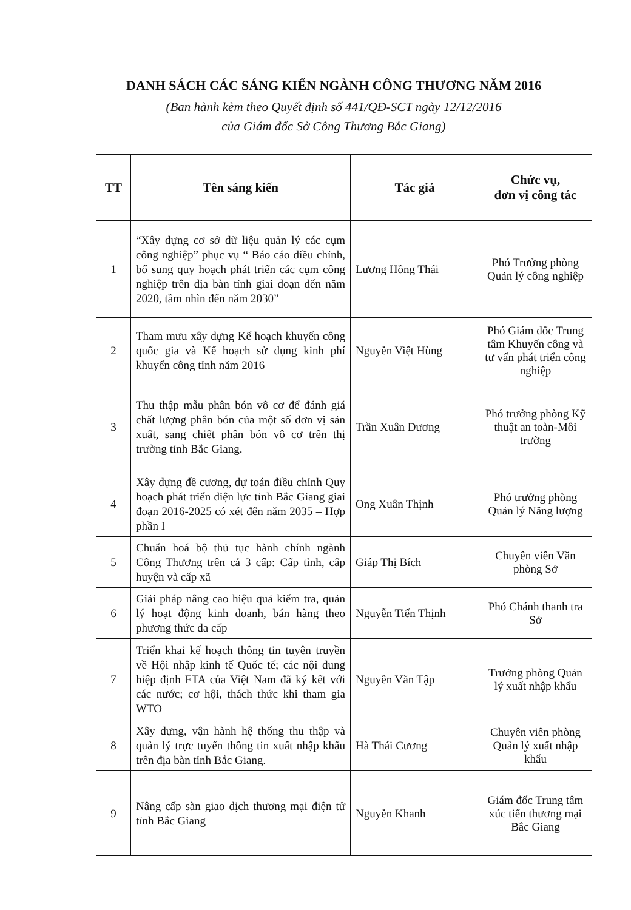DANH SÁCH CÁC SÁNG KIẾN NGÀNH CÔNG THƯƠNG NĂM 2016
(Ban hành kèm theo Quyết định số 441/QĐ-SCT ngày 12/12/2016
của Giám đốc Sở Công Thương Bắc Giang)
| TT | Tên sáng kiến | Tác giả | Chức vụ, đơn vị công tác |
| --- | --- | --- | --- |
| 1 | “Xây dựng cơ sở dữ liệu quản lý các cụm công nghiệp” phục vụ “ Báo cáo điều chỉnh, bổ sung quy hoạch phát triển các cụm công nghiệp trên địa bàn tỉnh giai đoạn đến năm 2020, tầm nhìn đến năm 2030” | Lương Hồng Thái | Phó Trưởng phòng Quản lý công nghiệp |
| 2 | Tham mưu xây dựng Kế hoạch khuyến công quốc gia và Kế hoạch sử dụng kinh phí khuyến công tỉnh năm 2016 | Nguyễn Việt Hùng | Phó Giám đốc Trung tâm Khuyến công và tư vấn phát triển công nghiệp |
| 3 | Thu thập mẫu phân bón vô cơ để đánh giá chất lượng phân bón của một số đơn vị sản xuất, sang chiết phân bón vô cơ trên thị trường tỉnh Bắc Giang. | Trần Xuân Dương | Phó trưởng phòng Kỹ thuật an toàn-Môi trường |
| 4 | Xây dựng đề cương, dự toán điều chỉnh Quy hoạch phát triển điện lực tỉnh Bắc Giang giai đoạn 2016-2025 có xét đến năm 2035 – Hợp phần I | Ong Xuân Thịnh | Phó trưởng phòng Quản lý Năng lượng |
| 5 | Chuẩn hoá bộ thủ tục hành chính ngành Công Thương trên cả 3 cấp: Cấp tỉnh, cấp huyện và cấp xã | Giáp Thị Bích | Chuyên viên Văn phòng Sở |
| 6 | Giải pháp nâng cao hiệu quả kiểm tra, quản lý hoạt động kinh doanh, bán hàng theo phương thức đa cấp | Nguyễn Tiến Thịnh | Phó Chánh thanh tra Sở |
| 7 | Triển khai kế hoạch thông tin tuyên truyền về Hội nhập kinh tế Quốc tế; các nội dung hiệp định FTA của Việt Nam đã ký kết với các nước; cơ hội, thách thức khi tham gia WTO | Nguyễn Văn Tập | Trưởng phòng Quản lý xuất nhập khẩu |
| 8 | Xây dựng, vận hành hệ thống thu thập và quản lý trực tuyến thông tin xuất nhập khẩu trên địa bàn tỉnh Bắc Giang. | Hà Thái Cương | Chuyên viên phòng Quản lý xuất nhập khẩu |
| 9 | Nâng cấp sàn giao dịch thương mại điện tử tỉnh Bắc Giang | Nguyễn Khanh | Giám đốc Trung tâm xúc tiến thương mại Bắc Giang |